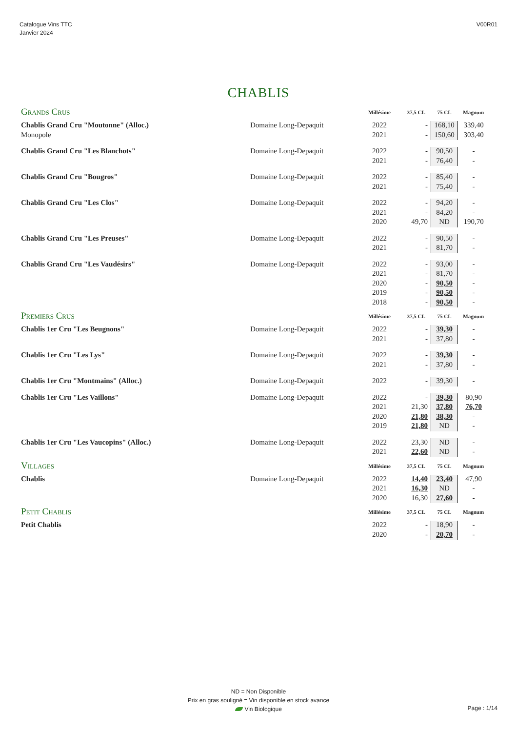Catalogue Vins TTC
Janvier 2024
V00R01
CHABLIS
| Grands Crus | | Millésime | 37,5 CL | 75 CL | Magnum |
| Chablis Grand Cru "Moutonne" (Alloc.) | Domaine Long-Depaquit | 2022 | - | 168,10 | 339,40 |
| Monopole | | 2021 | - | 150,60 | 303,40 |
| Chablis Grand Cru "Les Blanchots" | Domaine Long-Depaquit | 2022 | - | 90,50 | - |
| | | 2021 | - | 76,40 | - |
| Chablis Grand Cru "Bougros" | Domaine Long-Depaquit | 2022 | - | 85,40 | - |
| | | 2021 | - | 75,40 | - |
| Chablis Grand Cru "Les Clos" | Domaine Long-Depaquit | 2022 | - | 94,20 | - |
| | | 2021 | - | 84,20 | - |
| | | 2020 | 49,70 | ND | 190,70 |
| Chablis Grand Cru "Les Preuses" | Domaine Long-Depaquit | 2022 | - | 90,50 | - |
| | | 2021 | - | 81,70 | - |
| Chablis Grand Cru "Les Vaudésirs" | Domaine Long-Depaquit | 2022 | - | 93,00 | - |
| | | 2021 | - | 81,70 | - |
| | | 2020 | - | 90,50 | - |
| | | 2019 | - | 90,50 | - |
| | | 2018 | - | 90,50 | - |
| Premiers Crus | | Millésime | 37,5 CL | 75 CL | Magnum |
| Chablis 1er Cru "Les Beugnons" | Domaine Long-Depaquit | 2022 | - | 39,30 | - |
| | | 2021 | - | 37,80 | - |
| Chablis 1er Cru "Les Lys" | Domaine Long-Depaquit | 2022 | - | 39,30 | - |
| | | 2021 | - | 37,80 | - |
| Chablis 1er Cru "Montmains" (Alloc.) | Domaine Long-Depaquit | 2022 | - | 39,30 | - |
| Chablis 1er Cru "Les Vaillons" | Domaine Long-Depaquit | 2022 | - | 39,30 | 80,90 |
| | | 2021 | 21,30 | 37,80 | 76,70 |
| | | 2020 | 21,80 | 38,30 | - |
| | | 2019 | 21,80 | ND | - |
| Chablis 1er Cru "Les Vaucopins" (Alloc.) | Domaine Long-Depaquit | 2022 | 23,30 | ND | - |
| | | 2021 | 22,60 | ND | - |
| Villages | | Millésime | 37,5 CL | 75 CL | Magnum |
| Chablis | Domaine Long-Depaquit | 2022 | 14,40 | 23,40 | 47,90 |
| | | 2021 | 16,30 | ND | - |
| | | 2020 | 16,30 | 27,60 | - |
| Petit Chablis | | Millésime | 37,5 CL | 75 CL | Magnum |
| Petit Chablis | | 2022 | - | 18,90 | - |
| | | 2020 | - | 20,70 | - |
ND = Non Disponible
Prix en gras souligné = Vin disponible en stock avance
Vin Biologique
Page : 1/14